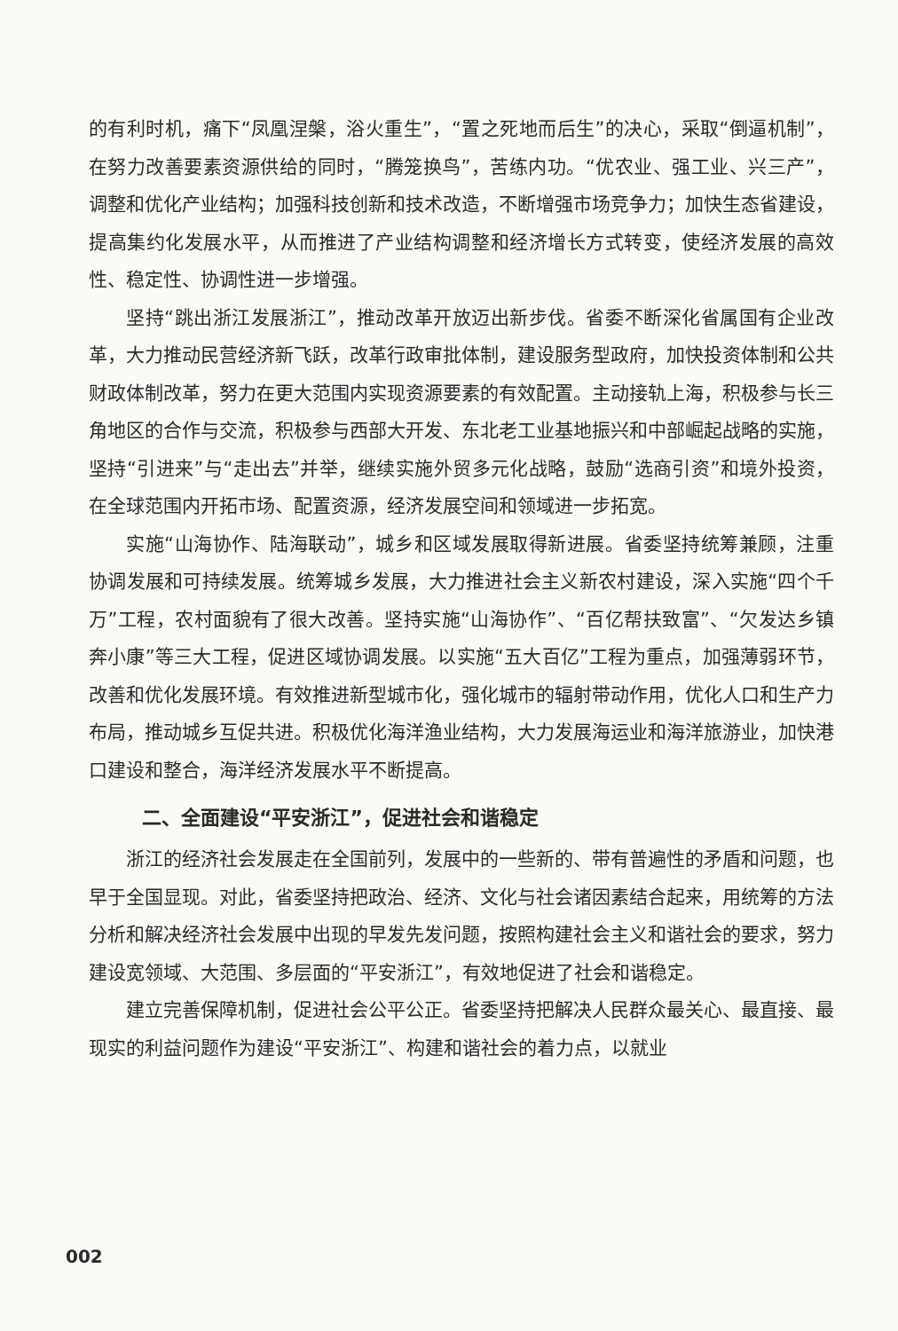的有利时机，痛下“凤凰涅槃，浴火重生”，“置之死地而后生”的决心，采取“倒逼机制”，在努力改善要素资源供给的同时，“腾笼换鸟”，苦练内功。“优农业、强工业、兴三产”，调整和优化产业结构；加强科技创新和技术改造，不断增强市场竞争力；加快生态省建设，提高集约化发展水平，从而推进了产业结构调整和经济增长方式转变，使经济发展的高效性、稳定性、协调性进一步增强。
坚持“跳出浙江发展浙江”，推动改革开放迈出新步伐。省委不断深化省属国有企业改革，大力推动民营经济新飞跃，改革行政审批体制，建设服务型政府，加快投资体制和公共财政体制改革，努力在更大范围内实现资源要素的有效配置。主动接轨上海，积极参与长三角地区的合作与交流，积极参与西部大开发、东北老工业基地振兴和中部崛起战略的实施，坚持“引进来”与“走出去”并举，继续实施外贸多元化战略，鼓励“选商引资”和境外投资，在全球范围内开拓市场、配置资源，经济发展空间和领域进一步拓宽。
实施“山海协作、陆海联动”，城乡和区域发展取得新进展。省委坚持统筹兼顾，注重协调发展和可持续发展。统筹城乡发展，大力推进社会主义新农村建设，深入实施“四个千万”工程，农村面貌有了很大改善。坚持实施“山海协作”、“百亿帮扶致富”、“欠发达乡镇奔小康”等三大工程，促进区域协调发展。以实施“五大百亿”工程为重点，加强薄弱环节，改善和优化发展环境。有效推进新型城市化，强化城市的辐射带动作用，优化人口和生产力布局，推动城乡互促共进。积极优化海洋渔业结构，大力发展海运业和海洋旅游业，加快港口建设和整合，海洋经济发展水平不断提高。
二、全面建设“平安浙江”，促进社会和谐稳定
浙江的经济社会发展走在全国前列，发展中的一些新的、带有普遍性的矛盾和问题，也早于全国显现。对此，省委坚持把政治、经济、文化与社会诸因素结合起来，用统筹的方法分析和解决经济社会发展中出现的早发先发问题，按照构建社会主义和谐社会的要求，努力建设宽领域、大范围、多层面的“平安浙江”，有效地促进了社会和谐稳定。
建立完善保障机制，促进社会公平公正。省委坚持把解决人民群众最关心、最直接、最现实的利益问题作为建设“平安浙江”、构建和谐社会的着力点，以就业
002